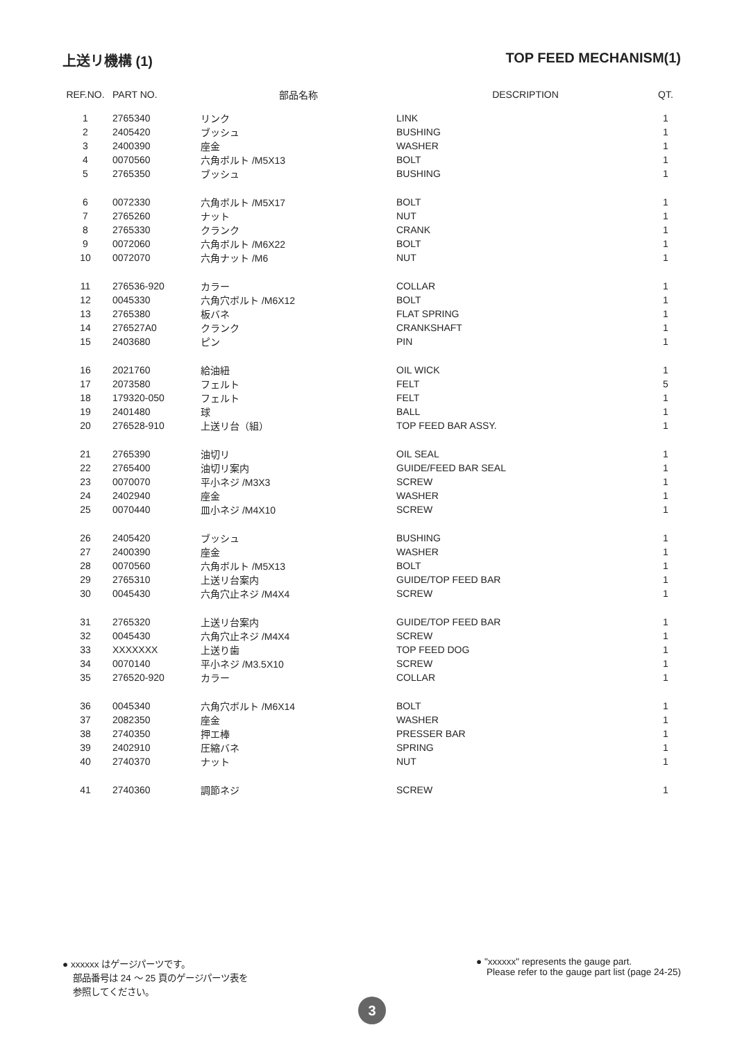上送リ機構 (1) TOP FEED MECHANISM(1)
| REF.NO. | PART NO. | 部品名称 | DESCRIPTION | QT. |
| --- | --- | --- | --- | --- |
| 1 | 2765340 | リンク | LINK | 1 |
| 2 | 2405420 | ブッシュ | BUSHING | 1 |
| 3 | 2400390 | 座金 | WASHER | 1 |
| 4 | 0070560 | 六角ボルト /M5X13 | BOLT | 1 |
| 5 | 2765350 | ブッシュ | BUSHING | 1 |
| 6 | 0072330 | 六角ボルト /M5X17 | BOLT | 1 |
| 7 | 2765260 | ナット | NUT | 1 |
| 8 | 2765330 | クランク | CRANK | 1 |
| 9 | 0072060 | 六角ボルト /M6X22 | BOLT | 1 |
| 10 | 0072070 | 六角ナット /M6 | NUT | 1 |
| 11 | 276536-920 | カラー | COLLAR | 1 |
| 12 | 0045330 | 六角穴ボルト /M6X12 | BOLT | 1 |
| 13 | 2765380 | 板バネ | FLAT SPRING | 1 |
| 14 | 276527A0 | クランク | CRANKSHAFT | 1 |
| 15 | 2403680 | ピン | PIN | 1 |
| 16 | 2021760 | 給油紐 | OIL WICK | 1 |
| 17 | 2073580 | フェルト | FELT | 5 |
| 18 | 179320-050 | フェルト | FELT | 1 |
| 19 | 2401480 | 球 | BALL | 1 |
| 20 | 276528-910 | 上送リ台（組） | TOP FEED BAR ASSY. | 1 |
| 21 | 2765390 | 油切リ | OIL SEAL | 1 |
| 22 | 2765400 | 油切リ案内 | GUIDE/FEED BAR SEAL | 1 |
| 23 | 0070070 | 平小ネジ /M3X3 | SCREW | 1 |
| 24 | 2402940 | 座金 | WASHER | 1 |
| 25 | 0070440 | 皿小ネジ /M4X10 | SCREW | 1 |
| 26 | 2405420 | ブッシュ | BUSHING | 1 |
| 27 | 2400390 | 座金 | WASHER | 1 |
| 28 | 0070560 | 六角ボルト /M5X13 | BOLT | 1 |
| 29 | 2765310 | 上送リ台案内 | GUIDE/TOP FEED BAR | 1 |
| 30 | 0045430 | 六角穴止ネジ /M4X4 | SCREW | 1 |
| 31 | 2765320 | 上送リ台案内 | GUIDE/TOP FEED BAR | 1 |
| 32 | 0045430 | 六角穴止ネジ /M4X4 | SCREW | 1 |
| 33 | XXXXXXX | 上送り歯 | TOP FEED DOG | 1 |
| 34 | 0070140 | 平小ネジ /M3.5X10 | SCREW | 1 |
| 35 | 276520-920 | カラー | COLLAR | 1 |
| 36 | 0045340 | 六角穴ボルト /M6X14 | BOLT | 1 |
| 37 | 2082350 | 座金 | WASHER | 1 |
| 38 | 2740350 | 押エ棒 | PRESSER BAR | 1 |
| 39 | 2402910 | 圧縮バネ | SPRING | 1 |
| 40 | 2740370 | ナット | NUT | 1 |
| 41 | 2740360 | 調節ネジ | SCREW | 1 |
● xxxxxx はゲージパーツです。
部品番号は 24 ～ 25 頁のゲージパーツ表を
参照してください。
● "xxxxxx" represents the gauge part.
Please refer to the gauge part list (page 24-25)
3